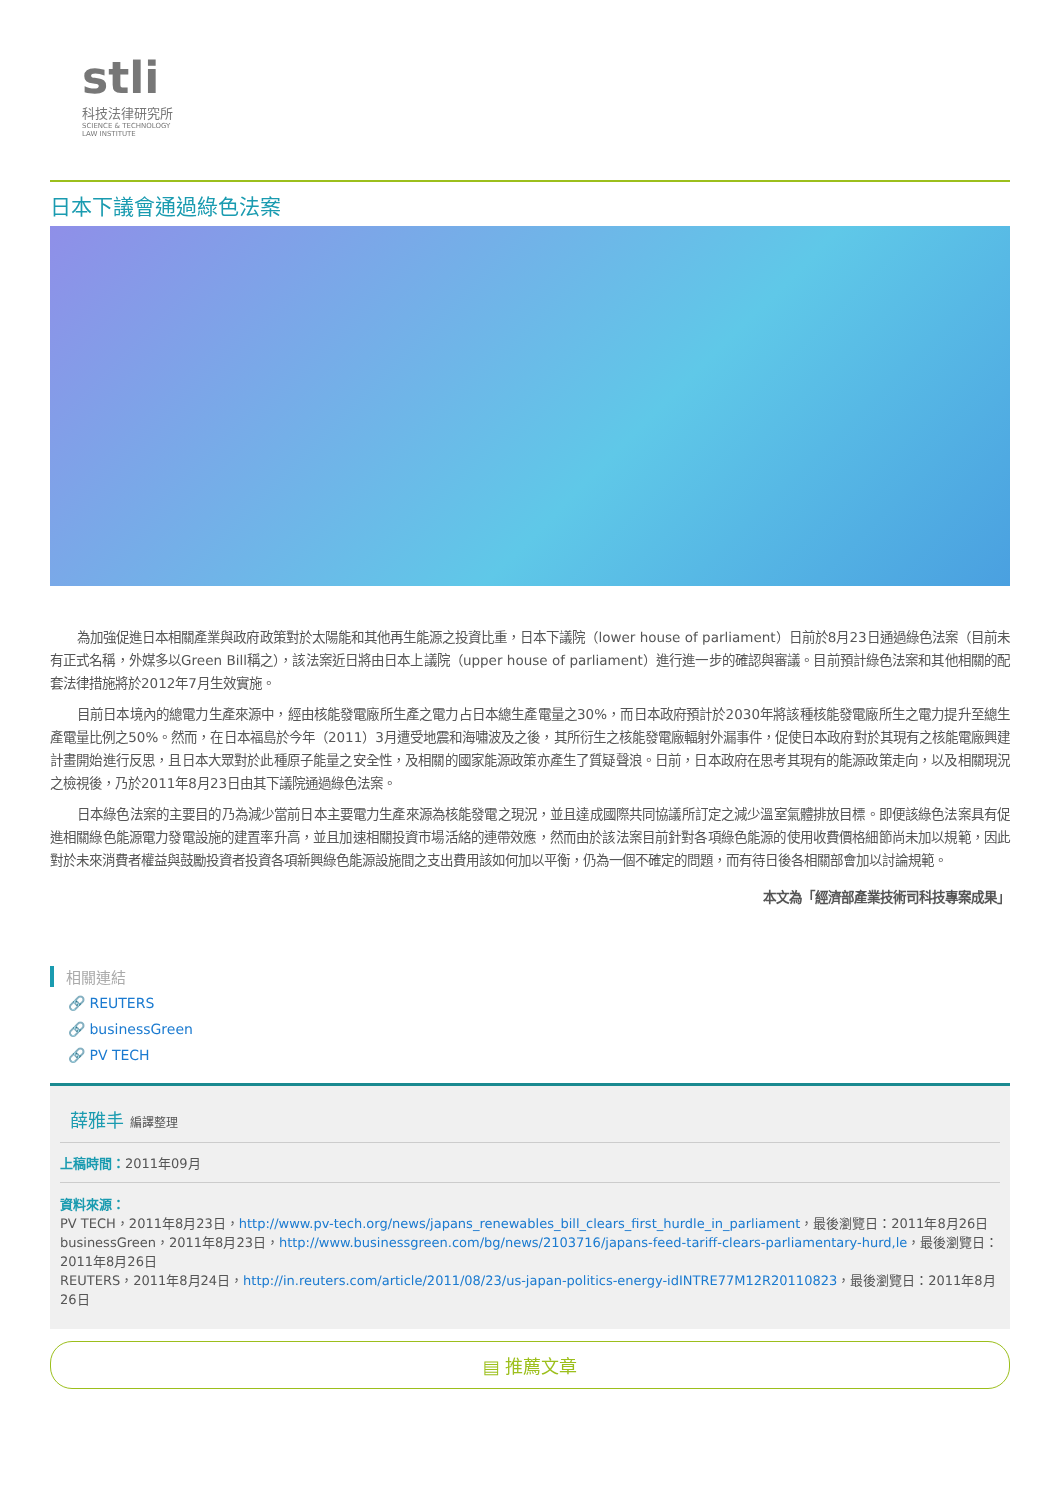stli
科技法律研究所
SCIENCE & TECHNOLOGY
LAW INSTITUTE
日本下議會通過綠色法案
為加強促進日本相關產業與政府政策對於太陽能和其他再生能源之投資比重，日本下議院（lower house of parliament）日前於8月23日通過綠色法案（目前未有正式名稱，外媒多以Green Bill稱之），該法案近日將由日本上議院（upper house of parliament）進行進一步的確認與審議。目前預計綠色法案和其他相關的配套法律措施將於2012年7月生效實施。
目前日本境內的總電力生產來源中，經由核能發電廠所生產之電力占日本總生產電量之30%，而日本政府預計於2030年將該種核能發電廠所生之電力提升至總生產電量比例之50%。然而，在日本福島於今年（2011）3月遭受地震和海嘯波及之後，其所衍生之核能發電廠輻射外漏事件，促使日本政府對於其現有之核能電廠興建計畫開始進行反思，且日本大眾對於此種原子能量之安全性，及相關的國家能源政策亦產生了質疑聲浪。日前，日本政府在思考其現有的能源政策走向，以及相關現況之檢視後，乃於2011年8月23日由其下議院通過綠色法案。
日本綠色法案的主要目的乃為減少當前日本主要電力生產來源為核能發電之現況，並且達成國際共同協議所訂定之減少溫室氣體排放目標。即便該綠色法案具有促進相關綠色能源電力發電設施的建置率升高，並且加速相關投資市場活絡的連帶效應，然而由於該法案目前針對各項綠色能源的使用收費價格細節尚未加以規範，因此對於未來消費者權益與鼓勵投資者投資各項新興綠色能源設施間之支出費用該如何加以平衡，仍為一個不確定的問題，而有待日後各相關部會加以討論規範。
本文為「經濟部產業技術司科技專案成果」
相關連結
🔗 REUTERS
🔗 businessGreen
🔗 PV TECH
薛雅丰 編譯整理
上稿時間：2011年09月
資料來源：
PV TECH，2011年8月23日，http://www.pv-tech.org/news/japans_renewables_bill_clears_first_hurdle_in_parliament，最後瀏覽日：2011年8月26日
businessGreen，2011年8月23日，http://www.businessgreen.com/bg/news/2103716/japans-feed-tariff-clears-parliamentary-hurd,le，最後瀏覽日：2011年8月26日
REUTERS，2011年8月24日，http://in.reuters.com/article/2011/08/23/us-japan-politics-energy-idINTRE77M12R20110823，最後瀏覽日：2011年8月26日
▤ 推薦文章